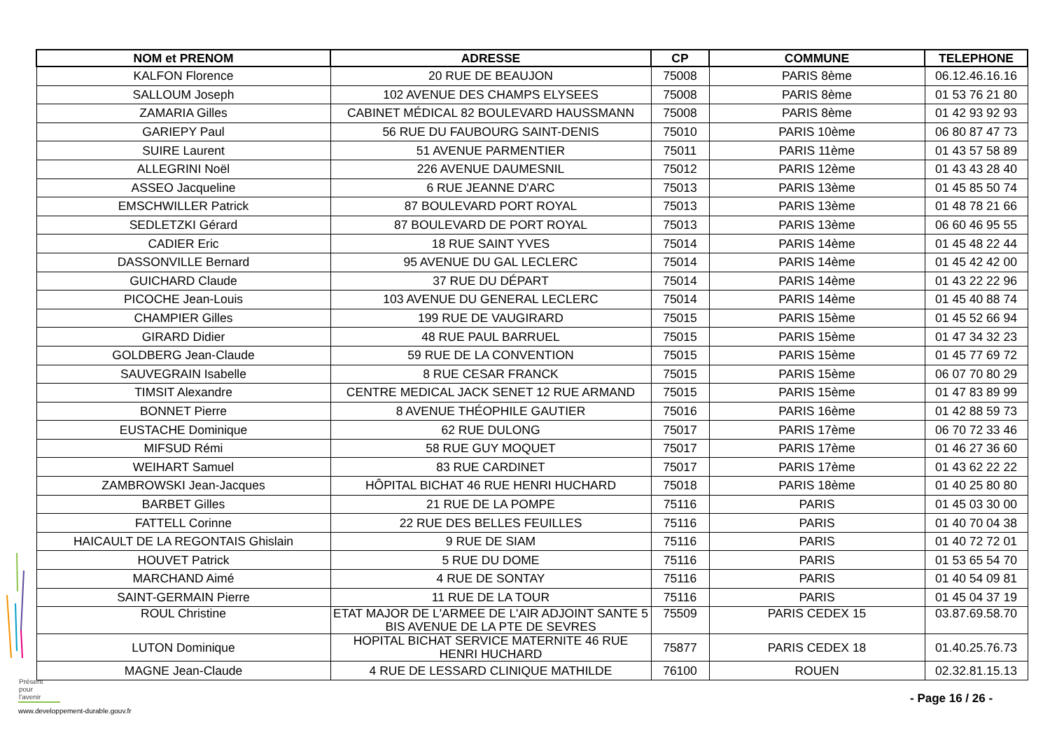| NOM et PRENOM | ADRESSE | CP | COMMUNE | TELEPHONE |
| --- | --- | --- | --- | --- |
| KALFON Florence | 20 RUE DE BEAUJON | 75008 | PARIS 8ème | 06.12.46.16.16 |
| SALLOUM Joseph | 102 AVENUE DES CHAMPS ELYSEES | 75008 | PARIS 8ème | 01 53 76 21 80 |
| ZAMARIA Gilles | CABINET MÉDICAL 82 BOULEVARD HAUSSMANN | 75008 | PARIS 8ème | 01 42 93 92 93 |
| GARIEPY Paul | 56 RUE DU FAUBOURG SAINT-DENIS | 75010 | PARIS 10ème | 06 80 87 47 73 |
| SUIRE Laurent | 51 AVENUE PARMENTIER | 75011 | PARIS 11ème | 01 43 57 58 89 |
| ALLEGRINI Noël | 226 AVENUE DAUMESNIL | 75012 | PARIS 12ème | 01 43 43 28 40 |
| ASSEO Jacqueline | 6 RUE JEANNE D'ARC | 75013 | PARIS 13ème | 01 45 85 50 74 |
| EMSCHWILLER Patrick | 87 BOULEVARD PORT ROYAL | 75013 | PARIS 13ème | 01 48 78 21 66 |
| SEDLETZKI Gérard | 87 BOULEVARD DE PORT ROYAL | 75013 | PARIS 13ème | 06 60 46 95 55 |
| CADIER Eric | 18 RUE SAINT YVES | 75014 | PARIS 14ème | 01 45 48 22 44 |
| DASSONVILLE Bernard | 95 AVENUE DU GAL LECLERC | 75014 | PARIS 14ème | 01 45 42 42 00 |
| GUICHARD Claude | 37 RUE DU DÉPART | 75014 | PARIS 14ème | 01 43 22 22 96 |
| PICOCHE Jean-Louis | 103 AVENUE DU GENERAL LECLERC | 75014 | PARIS 14ème | 01 45 40 88 74 |
| CHAMPIER Gilles | 199 RUE DE VAUGIRARD | 75015 | PARIS 15ème | 01 45 52 66 94 |
| GIRARD Didier | 48 RUE PAUL BARRUEL | 75015 | PARIS 15ème | 01 47 34 32 23 |
| GOLDBERG Jean-Claude | 59 RUE DE LA CONVENTION | 75015 | PARIS 15ème | 01 45 77 69 72 |
| SAUVEGRAIN Isabelle | 8 RUE CESAR FRANCK | 75015 | PARIS 15ème | 06 07 70 80 29 |
| TIMSIT Alexandre | CENTRE MEDICAL JACK SENET 12 RUE ARMAND | 75015 | PARIS 15ème | 01 47 83 89 99 |
| BONNET Pierre | 8 AVENUE THÉOPHILE GAUTIER | 75016 | PARIS 16ème | 01 42 88 59 73 |
| EUSTACHE Dominique | 62 RUE DULONG | 75017 | PARIS 17ème | 06 70 72 33 46 |
| MIFSUD Rémi | 58 RUE GUY MOQUET | 75017 | PARIS 17ème | 01 46 27 36 60 |
| WEIHART Samuel | 83 RUE CARDINET | 75017 | PARIS 17ème | 01 43 62 22 22 |
| ZAMBROWSKI Jean-Jacques | HÔPITAL BICHAT 46 RUE HENRI HUCHARD | 75018 | PARIS 18ème | 01 40 25 80 80 |
| BARBET Gilles | 21 RUE DE LA POMPE | 75116 | PARIS | 01 45 03 30 00 |
| FATTELL Corinne | 22 RUE DES BELLES FEUILLES | 75116 | PARIS | 01 40 70 04 38 |
| HAICAULT DE LA REGONTAIS Ghislain | 9 RUE DE SIAM | 75116 | PARIS | 01 40 72 72 01 |
| HOUVET Patrick | 5 RUE DU DOME | 75116 | PARIS | 01 53 65 54 70 |
| MARCHAND Aimé | 4 RUE DE SONTAY | 75116 | PARIS | 01 40 54 09 81 |
| SAINT-GERMAIN Pierre | 11 RUE DE LA TOUR | 75116 | PARIS | 01 45 04 37 19 |
| ROUL Christine | ETAT MAJOR DE L'ARMEE DE L'AIR ADJOINT SANTE 5 BIS AVENUE DE LA PTE DE SEVRES | 75509 | PARIS CEDEX 15 | 03.87.69.58.70 |
| LUTON Dominique | HOPITAL BICHAT SERVICE MATERNITE 46 RUE HENRI HUCHARD | 75877 | PARIS CEDEX 18 | 01.40.25.76.73 |
| MAGNE Jean-Claude | 4 RUE DE LESSARD CLINIQUE MATHILDE | 76100 | ROUEN | 02.32.81.15.13 |
Présent
pour
l'avenir
www.developpement-durable.gouv.fr
- Page 16 / 26 -